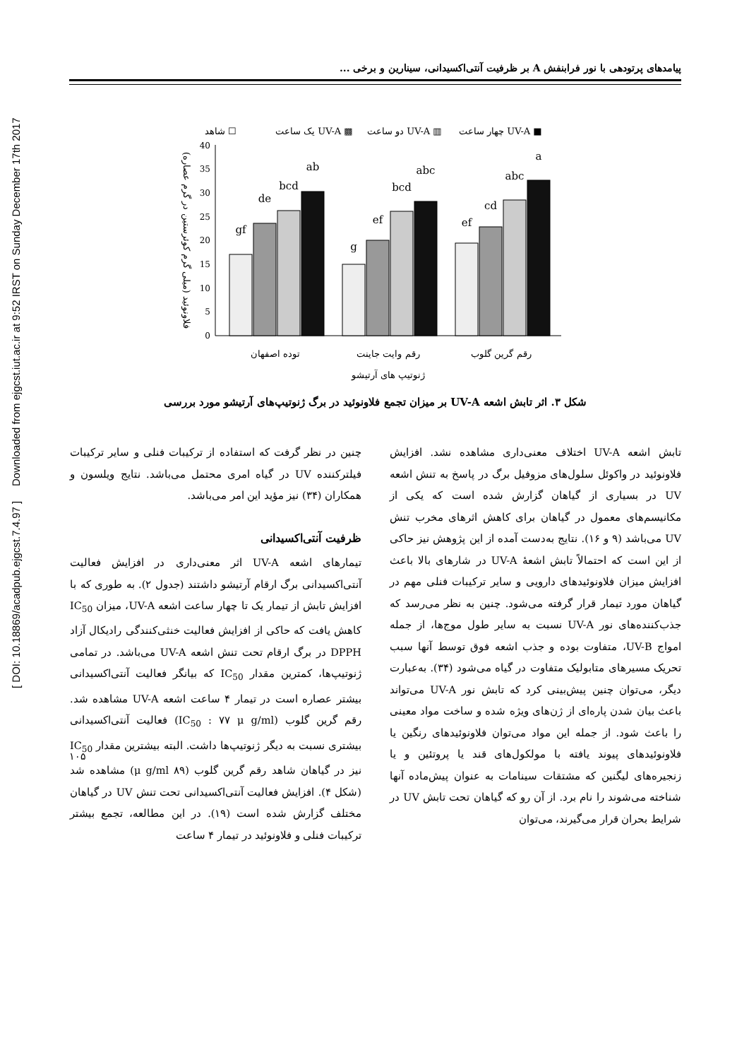[ DOI: 10.18869/acadpub.ejgcst.7.4.97 ] Downloaded from ejgcst.iut.ac.ir at 9:52 IRST on Sunday December 17th 2017
پیامدهای پرتودهی با نور فرابنفش A بر ظرفیت آنتی‌اکسیدانی، سینارین و برخی ...
شاهد ☐
یک ساعت UV-A ▩
دو ساعت UV-A ▥
چهار ساعت UV-A ■
0
5
10
15
20
25
30
35
40
gf
de
bcd
ab
g
ef
bcd
abc
ef
cd
abc
a
توده اصفهان
رقم وایت جاینت
رقم گرین گلوب
ژنوتیپ های آرتیشو
فلاونوئید (میلی گرم کوئرستین در گرم عصاره)
شکل ۳. اثر تابش اشعه UV-A بر میزان تجمع فلاونوئید در برگ ژنوتیپ‌های آرتیشو مورد بررسی
تابش اشعه UV-A اختلاف معنی‌داری مشاهده نشد. افزایش فلاونوئید در واکوئل سلول‌های مزوفیل برگ در پاسخ به تنش اشعه UV در بسیاری از گیاهان گزارش شده است که یکی از مکانیسم‌های معمول در گیاهان برای کاهش اثرهای مخرب تنش UV می‌باشد (۹ و ۱۶). نتایج به‌دست آمده از این پژوهش نیز حاکی از این است که احتمالاً تابش اشعهٔ UV-A در شارهای بالا باعث افزایش میزان فلاونوئیدهای دارویی و سایر ترکیبات فنلی مهم در گیاهان مورد تیمار قرار گرفته می‌شود. چنین به نظر می‌رسد که جذب‌کننده‌های نور UV-A نسبت به سایر طول موج‌ها، از جمله امواج UV-B، متفاوت بوده و جذب اشعه فوق توسط آنها سبب تحریک مسیرهای متابولیک متفاوت در گیاه می‌شود (۳۴). به‌عبارت دیگر، می‌توان چنین پیش‌بینی کرد که تابش نور UV-A می‌تواند باعث بیان شدن پاره‌ای از ژن‌های ویژه شده و ساخت مواد معینی را باعث شود. از جمله این مواد می‌توان فلاونوئیدهای رنگین یا فلاونوئیدهای پیوند یافته با مولکول‌های قند یا پروتئین و یا زنجیره‌های لیگنین که مشتقات سینامات به عنوان پیش‌ماده آنها شناخته می‌شوند را نام برد. از آن رو که گیاهان تحت تابش UV در شرایط بحران قرار می‌گیرند، می‌توان
چنین در نظر گرفت که استفاده از ترکیبات فنلی و سایر ترکیبات فیلترکننده UV در گیاه امری محتمل می‌باشد. نتایج ویلسون و همکاران (۳۴) نیز مؤید این امر می‌باشد.
ظرفیت آنتی‌اکسیدانی
تیمارهای اشعه UV-A اثر معنی‌داری در افزایش فعالیت آنتی‌اکسیدانی برگ ارقام آرتیشو داشتند (جدول ۲). به طوری که با افزایش تابش از تیمار یک تا چهار ساعت اشعه UV-A، میزان IC<sub>50</sub> کاهش یافت که حاکی از افزایش فعالیت خنثی‌کنندگی رادیکال آزاد DPPH در برگ ارقام تحت تنش اشعه UV-A می‌باشد. در تمامی ژنوتیپ‌ها، کمترین مقدار IC<sub>50</sub> که بیانگر فعالیت آنتی‌اکسیدانی بیشتر عصاره است در تیمار ۴ ساعت اشعه UV-A مشاهده شد. رقم گرین گلوب (IC<sub>50</sub> : ۷۷ μ g/ml) فعالیت آنتی‌اکسیدانی بیشتری نسبت به دیگر ژنوتیپ‌ها داشت. البته بیشترین مقدار IC<sub>50</sub> نیز در گیاهان شاهد رقم گرین گلوب (۸۹ μ g/ml) مشاهده شد (شکل ۴). افزایش فعالیت آنتی‌اکسیدانی تحت تنش UV در گیاهان مختلف گزارش شده است (۱۹). در این مطالعه، تجمع بیشتر ترکیبات فنلی و فلاونوئید در تیمار ۴ ساعت
۱۰۵